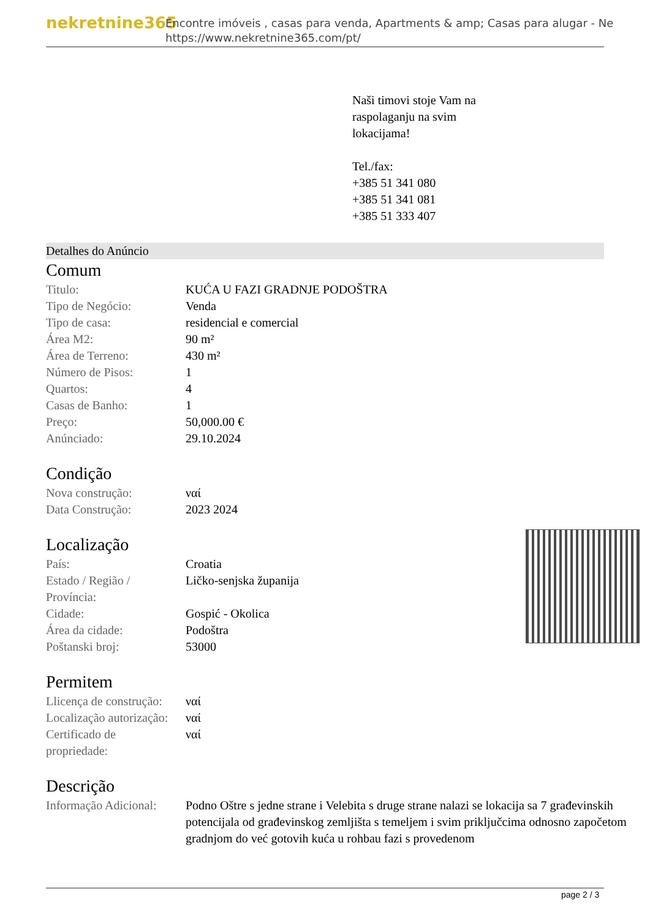nekretnine365
Encontre imóveis , casas para venda, Apartments & amp; Casas para alugar - Ne
https://www.nekretnine365.com/pt/
Naši timovi stoje Vam na
raspolaganju na svim
lokacijama!
Tel./fax:
+385 51 341 080
+385 51 341 081
+385 51 333 407
Detalhes do Anúncio
Comum
| Titulo: | KUĆA U FAZI GRADNJE PODOŠTRA |
| Tipo de Negócio: | Venda |
| Tipo de casa: | residencial e comercial |
| Área M2: | 90 m² |
| Área de Terreno: | 430 m² |
| Número de Pisos: | 1 |
| Quartos: | 4 |
| Casas de Banho: | 1 |
| Preço: | 50,000.00 € |
| Anúnciado: | 29.10.2024 |
Condição
| Nova construção: | ναί |
| Data Construção: | 2023 2024 |
Localização
| País: | Croatia |
| Estado / Região / Província: | Ličko-senjska županija |
| Cidade: | Gospić - Okolica |
| Área da cidade: | Podoštra |
| Poštanski broj: | 53000 |
Permitem
| Llicença de construção: | ναί |
| Localização autorização: | ναί |
| Certificado de propriedade: | ναί |
Descrição
| Informação Adicional: | Podno Oštre s jedne strane i Velebita s druge strane nalazi se lokacija sa 7 građevinskih potencijala od građevinskog zemljišta s temeljem i svim priključcima odnosno započetom gradnjom do već gotovih kuća u rohbau fazi s provedenom |
page 2 / 3